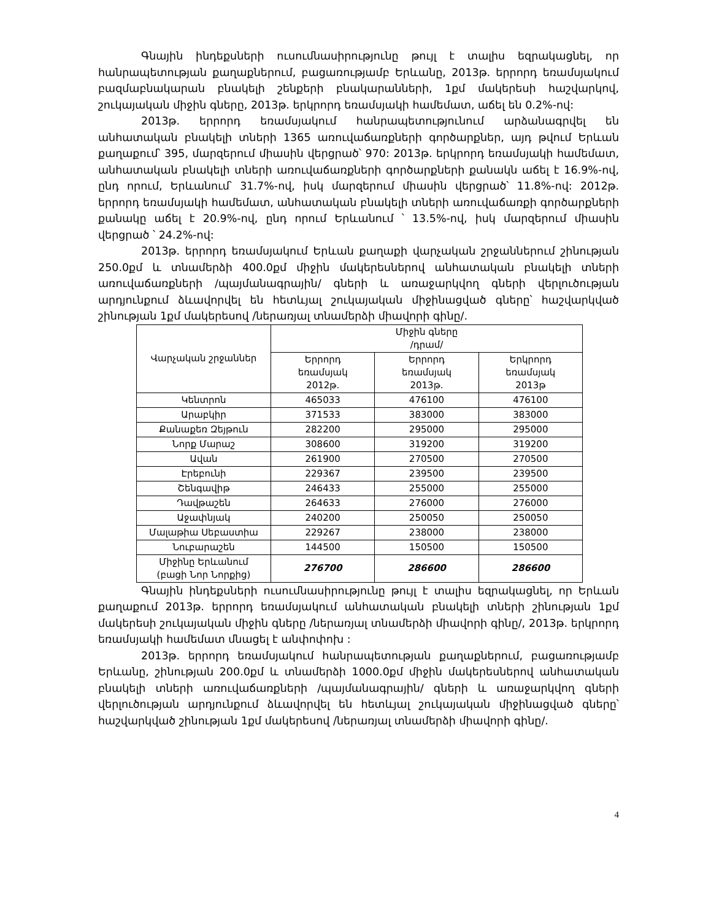Գնային ինդեքսների ուսումնասիրությունը թույլ է տալիս եզրակացնել, որ հանրապետության քաղաքներում, բացառությամբ Երևանը, 2013թ. երրորդ եռամսյակում բազմաբնակարան բնակելի շենքերի բնակարանների, 1քմ մակերեսի հաշվարկով, շուկայական միջին գները, 2013թ. երկրորդ եռամսյակի համեմատ, աճել են 0.2%-ով:
2013թ. երրորդ եռամսյակում հանրապետությունում արձանագրվել են անհատական բնակելի տների 1365 առուվաճառքների գործարքներ, այդ թվում Երևան քաղաքում՝ 395, մարզերում միասին վերցրած՝ 970: 2013թ. երկրորդ եռամսյակի համեմատ, անհատական բնակելի տների առուվաճառքների գործարքների քանակն աճել է 16.9%-ով, ընդ որում, Երևանում՝ 31.7%-ով, իսկ մարզերում միասին վերցրած՝ 11.8%-ով: 2012թ. երրորդ եռամսյակի համեմատ, անհատական բնակելի տների առուվաճառքի գործարքների քանակը աճել է 20.9%-ով, ընդ որում Երևանում ՝ 13.5%-ով, իսկ մարզերում միասին վերցրած ՝ 24.2%-ով:
2013թ. երրորդ եռամսյակում Երևան քաղաքի վարչական շրջաններում շինության 250.0քմ և տնամերձի 400.0քմ միջին մակերեսներով անհատական բնակելի տների առուվաճառքների /պայմանագրային/ գների և առաջարկվող գների վերլուծության արդյունքում ձևավորվել են հետևյալ շուկայական միջինացված գները՝ հաշվարկված շինության 1քմ մակերեսով /ներառյալ տնամերձի միավորի գինը/.
| Վարչական շրջաններ | Միջին գները /դրամ/ | | |
| --- | --- | --- | --- |
| | Երրորդ եռամսյակ 2012թ. | Երրորդ եռամսյակ 2013թ. | Երկրորդ եռամսյակ 2013թ |
| Կենտրոն | 465033 | 476100 | 476100 |
| Արաբկիր | 371533 | 383000 | 383000 |
| Քանաքեռ Զեյթուն | 282200 | 295000 | 295000 |
| Նորք Մարաշ | 308600 | 319200 | 319200 |
| Ավան | 261900 | 270500 | 270500 |
| Էրեբունի | 229367 | 239500 | 239500 |
| Շենգավիթ | 246433 | 255000 | 255000 |
| Դավթաշեն | 264633 | 276000 | 276000 |
| Աջափնյակ | 240200 | 250050 | 250050 |
| Մալաթիա Սեբաստիա | 229267 | 238000 | 238000 |
| Նուբարաշեն | 144500 | 150500 | 150500 |
| Միջինը Երևանում (բացի Նոր Նորքից) | 276700 | 286600 | 286600 |
Գնային ինդեքսների ուսումնասիրությունը թույլ է տալիս եզրակացնել, որ Երևան քաղաքում 2013թ. երրորդ եռամսյակում անհատական բնակելի տների շինության 1քմ մակերեսի շուկայական միջին գները /ներառյալ տնամերձի միավորի գինը/, 2013թ. երկրորդ եռամսյակի համեմատ մնացել է անփոփոխ :
2013թ. երրորդ եռամսյակում հանրապետության քաղաքներում, բացառությամբ Երևանը, շինության 200.0քմ և տնամերձի 1000.0քմ միջին մակերեսներով անհատական բնակելի տների առուվաճառքների /պայմանագրային/ գների և առաջարկվող գների վերլուծության արդյունքում ձևավորվել են հետևյալ շուկայական միջինացված գները՝ հաշվարկված շինության 1քմ մակերեսով /ներառյալ տնամերձի միավորի գինը/.
4